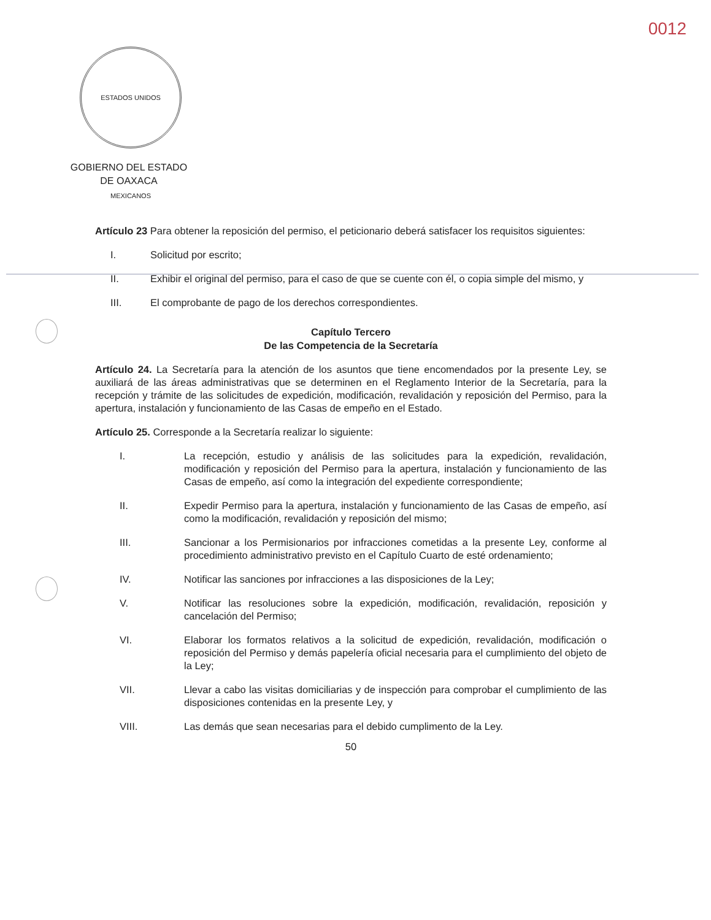0012
ESTADOS UNIDOS MEXICANOS
GOBIERNO DEL ESTADO
DE OAXACA
Artículo 23 Para obtener la reposición del permiso, el peticionario deberá satisfacer los requisitos siguientes:
I. Solicitud por escrito;
II. Exhibir el original del permiso, para el caso de que se cuente con él, o copia simple del mismo, y
III. El comprobante de pago de los derechos correspondientes.
Capítulo Tercero
De las Competencia de la Secretaría
Artículo 24. La Secretaría para la atención de los asuntos que tiene encomendados por la presente Ley, se auxiliará de las áreas administrativas que se determinen en el Reglamento Interior de la Secretaría, para la recepción y trámite de las solicitudes de expedición, modificación, revalidación y reposición del Permiso, para la apertura, instalación y funcionamiento de las Casas de empeño en el Estado.
Artículo 25. Corresponde a la Secretaría realizar lo siguiente:
I. La recepción, estudio y análisis de las solicitudes para la expedición, revalidación, modificación y reposición del Permiso para la apertura, instalación y funcionamiento de las Casas de empeño, así como la integración del expediente correspondiente;
II. Expedir Permiso para la apertura, instalación y funcionamiento de las Casas de empeño, así como la modificación, revalidación y reposición del mismo;
III. Sancionar a los Permisionarios por infracciones cometidas a la presente Ley, conforme al procedimiento administrativo previsto en el Capítulo Cuarto de esté ordenamiento;
IV. Notificar las sanciones por infracciones a las disposiciones de la Ley;
V. Notificar las resoluciones sobre la expedición, modificación, revalidación, reposición y cancelación del Permiso;
VI. Elaborar los formatos relativos a la solicitud de expedición, revalidación, modificación o reposición del Permiso y demás papelería oficial necesaria para el cumplimiento del objeto de la Ley;
VII. Llevar a cabo las visitas domiciliarias y de inspección para comprobar el cumplimiento de las disposiciones contenidas en la presente Ley, y
VIII. Las demás que sean necesarias para el debido cumplimento de la Ley.
50